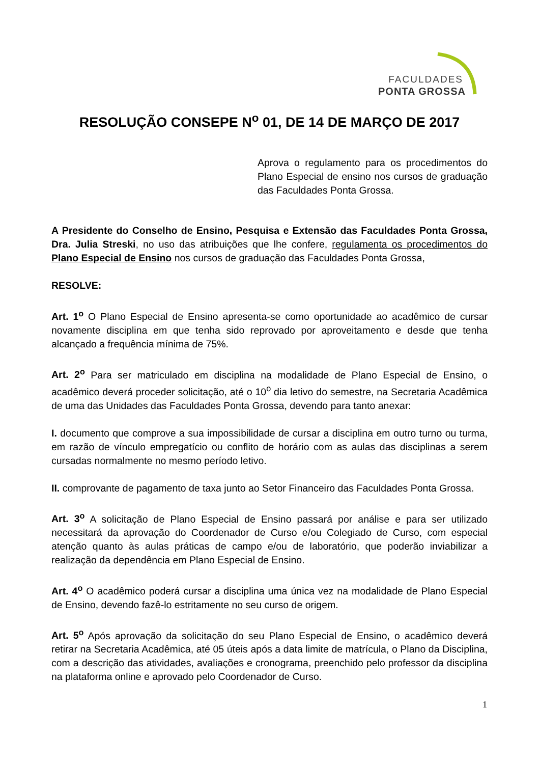FACULDADES
PONTA GROSSA
RESOLUÇÃO CONSEPE N<sup>o</sup> 01, DE 14 DE MARÇO DE 2017
Aprova o regulamento para os procedimentos do Plano Especial de ensino nos cursos de graduação das Faculdades Ponta Grossa.
A Presidente do Conselho de Ensino, Pesquisa e Extensão das Faculdades Ponta Grossa, Dra. Julia Streski, no uso das atribuições que lhe confere, regulamenta os procedimentos do Plano Especial de Ensino nos cursos de graduação das Faculdades Ponta Grossa,
RESOLVE:
Art. 1<sup>o</sup> O Plano Especial de Ensino apresenta-se como oportunidade ao acadêmico de cursar novamente disciplina em que tenha sido reprovado por aproveitamento e desde que tenha alcançado a frequência mínima de 75%.
Art. 2<sup>o</sup> Para ser matriculado em disciplina na modalidade de Plano Especial de Ensino, o acadêmico deverá proceder solicitação, até o 10<sup>o</sup> dia letivo do semestre, na Secretaria Acadêmica de uma das Unidades das Faculdades Ponta Grossa, devendo para tanto anexar:
I. documento que comprove a sua impossibilidade de cursar a disciplina em outro turno ou turma, em razão de vínculo empregatício ou conflito de horário com as aulas das disciplinas a serem cursadas normalmente no mesmo período letivo.
II. comprovante de pagamento de taxa junto ao Setor Financeiro das Faculdades Ponta Grossa.
Art. 3<sup>o</sup> A solicitação de Plano Especial de Ensino passará por análise e para ser utilizado necessitará da aprovação do Coordenador de Curso e/ou Colegiado de Curso, com especial atenção quanto às aulas práticas de campo e/ou de laboratório, que poderão inviabilizar a realização da dependência em Plano Especial de Ensino.
Art. 4<sup>o</sup> O acadêmico poderá cursar a disciplina uma única vez na modalidade de Plano Especial de Ensino, devendo fazê-lo estritamente no seu curso de origem.
Art. 5<sup>o</sup> Após aprovação da solicitação do seu Plano Especial de Ensino, o acadêmico deverá retirar na Secretaria Acadêmica, até 05 úteis após a data limite de matrícula, o Plano da Disciplina, com a descrição das atividades, avaliações e cronograma, preenchido pelo professor da disciplina na plataforma online e aprovado pelo Coordenador de Curso.
1